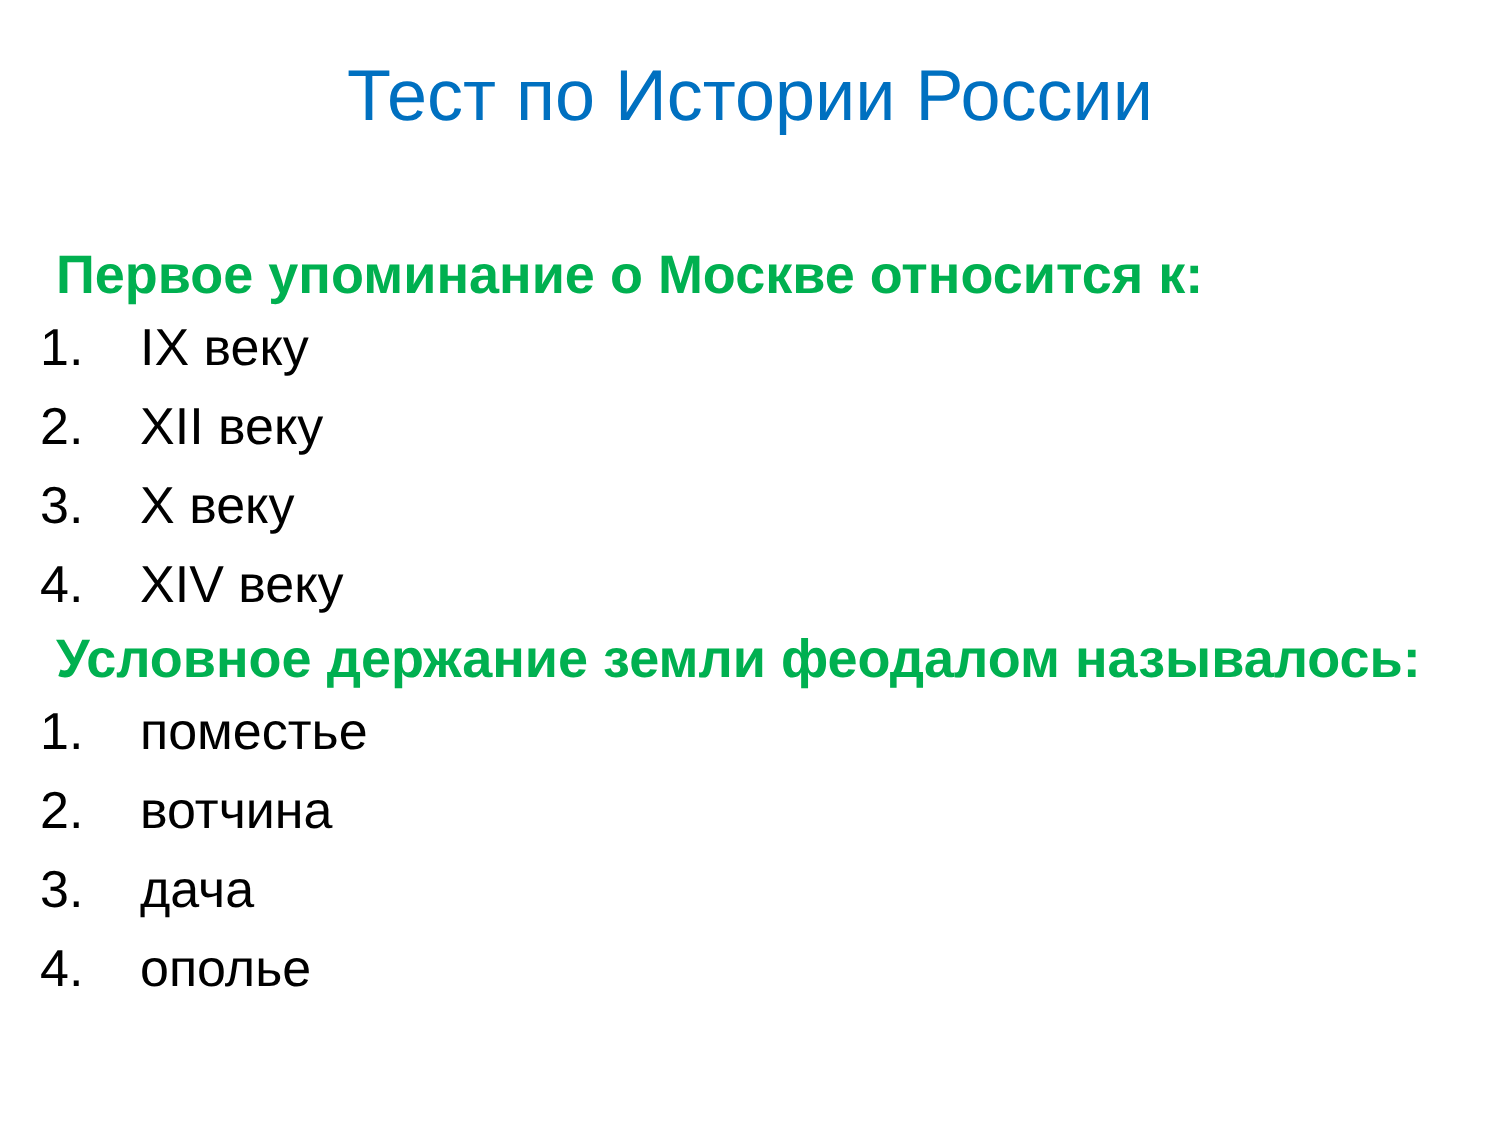Тест по Истории России
Первое упоминание о Москве относится к:
1. IX веку
2. XII веку
3. X веку
4. XIV веку
Условное держание земли феодалом называлось:
1. поместье
2. вотчина
3. дача
4. ополье